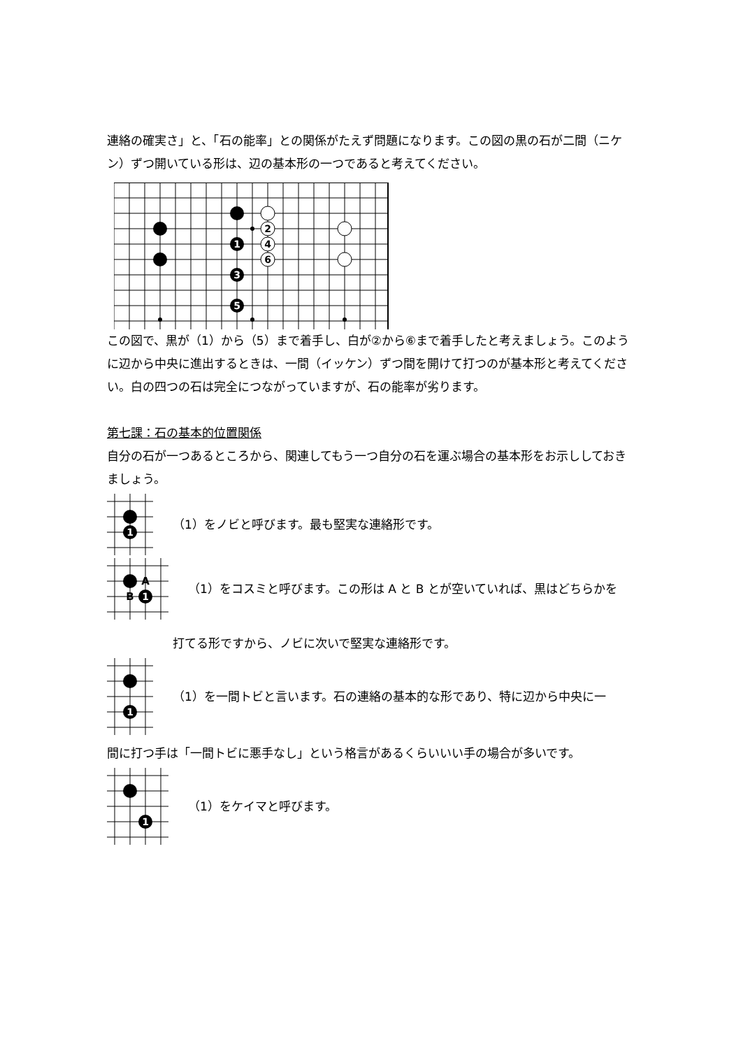連絡の確実さ」と、「石の能率」との関係がたえず問題になります。この図の黒の石が二間（ニケン）ずつ開いている形は、辺の基本形の一つであると考えてください。
1
3
5
2
4
6
この図で、黒が（1）から（5）まで着手し、白が②から⑥まで着手したと考えましょう。このように辺から中央に進出するときは、一間（イッケン）ずつ間を開けて打つのが基本形と考えてください。白の四つの石は完全につながっていますが、石の能率が劣ります。
第七課：石の基本的位置関係
自分の石が一つあるところから、関連してもう一つ自分の石を運ぶ場合の基本形をお示ししておきましょう。
1
（1）をノビと呼びます。最も堅実な連絡形です。
1
A
B
（1）をコスミと呼びます。この形は A と B とが空いていれば、黒はどちらかを
打てる形ですから、ノビに次いで堅実な連絡形です。
1
（1）を一間トビと言います。石の連絡の基本的な形であり、特に辺から中央に一
間に打つ手は「一間トビに悪手なし」という格言があるくらいいい手の場合が多いです。
1
（1）をケイマと呼びます。